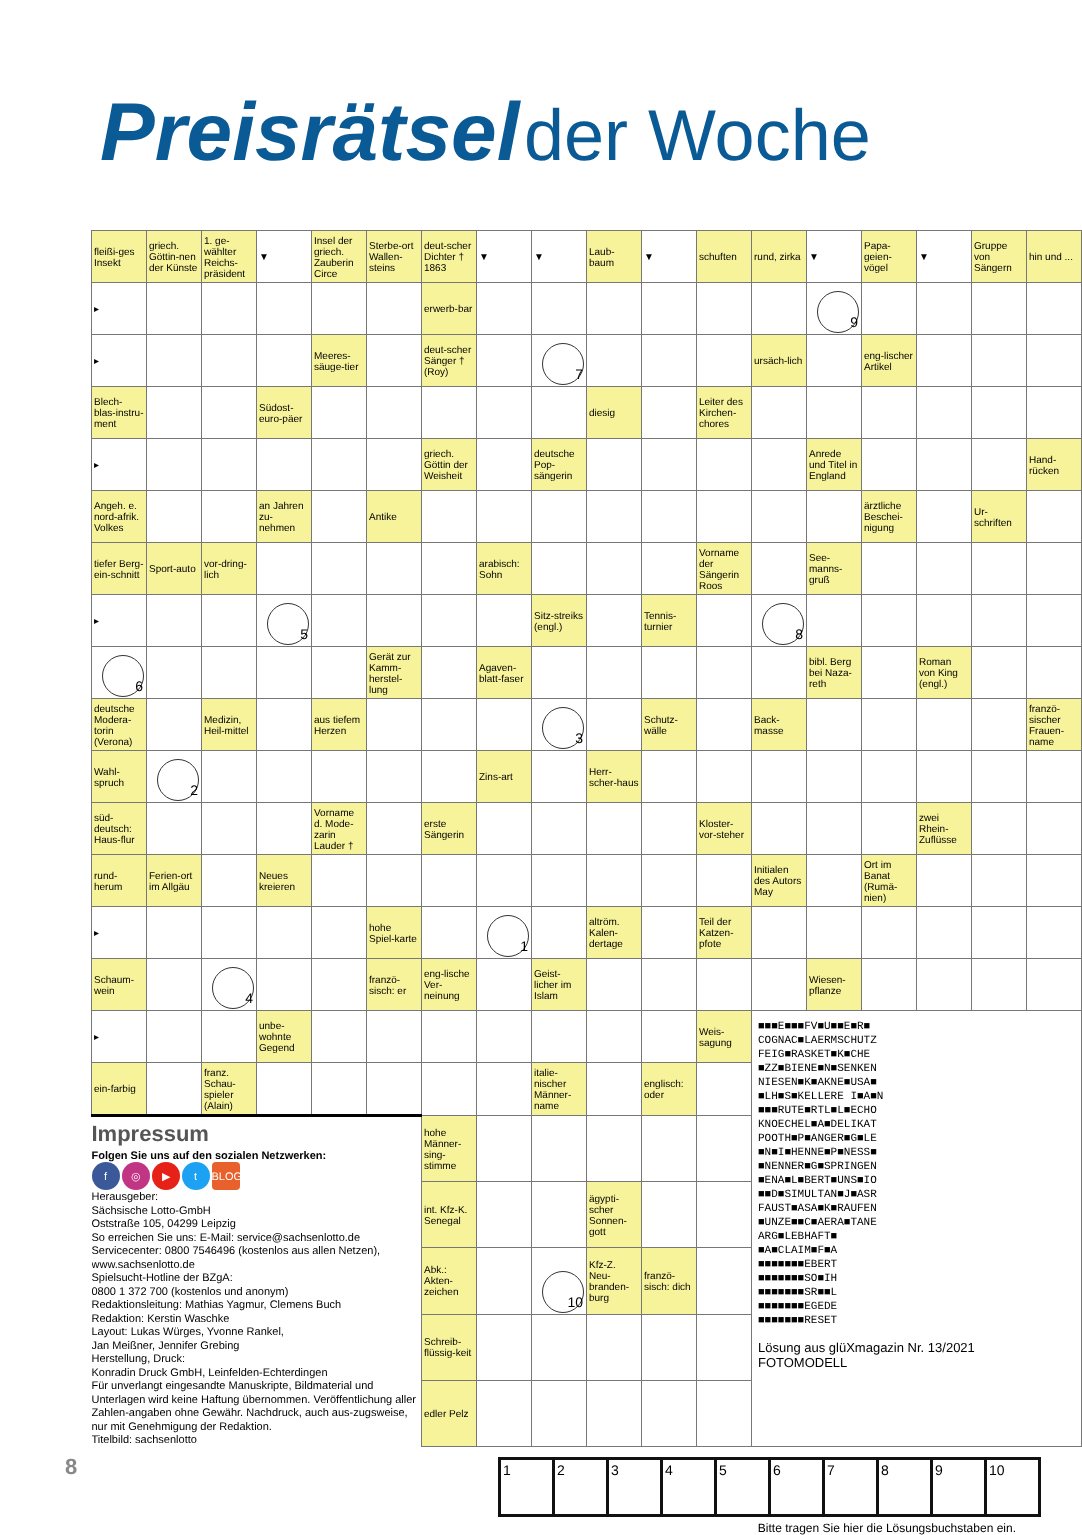Preisrätsel der Woche
| fleißi-ges Insekt | griech. Göttin-nen der Künste | 1. ge-wählter Reichs-präsident | ▼ | Insel der griech. Zauberin Circe | Sterbe-ort Wallen-steins | deut-scher Dichter † 1863 | ▼ | ▼ | Laub-baum | ▼ | schuften | rund, zirka | ▼ | Papa-geien-vögel | ▼ | Gruppe von Sängern | hin und ... |
| ▸ | | | | | | erwerb-bar | | | | | | | 9 | | | | |
| ▸ | | | | Meeres-säuge-tier | | deut-scher Sänger † (Roy) | | 7 | | | | ursäch-lich | | eng-lischer Artikel | | | |
| Blech-blas-instru-ment | | | Südost-euro-päer | | | | | | diesig | | Leiter des Kirchen-chores | | | | | | |
| ▸ | | | | | | griech. Göttin der Weisheit | | deutsche Pop-sängerin | | | | | Anrede und Titel in England | | | | Hand-rücken |
| Angeh. e. nord-afrik. Volkes | | | an Jahren zu-nehmen | | Antike | | | | | | | | | ärztliche Beschei-nigung | | Ur-schriften | |
| tiefer Berg-ein-schnitt | Sport-auto | vor-dring-lich | | | | | arabisch: Sohn | | | | Vorname der Sängerin Roos | | See-manns-gruß | | | | |
| ▸ | | | 5 | | | | | Sitz-streiks (engl.) | | Tennis-turnier | | 8 | | | | | |
| 6 | | | | | Gerät zur Kamm-herstel-lung | | Agaven-blatt-faser | | | | | | bibl. Berg bei Naza-reth | | Roman von King (engl.) | | |
| deutsche Modera-torin (Verona) | | Medizin, Heil-mittel | | aus tiefem Herzen | | | | 3 | | Schutz-wälle | | Back-masse | | | | | franzö-sischer Frauen-name |
| Wahl-spruch | 2 | | | | | | Zins-art | | Herr-scher-haus | | | | | | | | |
| süd-deutsch: Haus-flur | | | | Vorname d. Mode-zarin Lauder † | | erste Sängerin | | | | | Kloster-vor-steher | | | | zwei Rhein-Zuflüsse | | |
| rund-herum | Ferien-ort im Allgäu | | Neues kreieren | | | | | | | | | Initialen des Autors May | | Ort im Banat (Rumä-nien) | | | |
| ▸ | | | | | hohe Spiel-karte | | 1 | | altröm. Kalen-dertage | | Teil der Katzen-pfote | | | | | | |
| Schaum-wein | | 4 | | | franzö-sisch: er | eng-lische Ver-neinung | | Geist-licher im Islam | | | | | Wiesen-pflanze | | | | |
| ▸ | | | unbe-wohnte Gegend | | | | | | | | Weis-sagung | ■■■E■■■FV■U■■E■R■ COGNAC■LAERMSCHUTZ FEIG■RASKET■K■CHE ■ZZ■BIENE■N■SENKEN NIESEN■K■AKNE■USA■ ■LH■S■KELLERE I■A■N ■■■RUTE■RTL■L■ECHO KNOECHEL■A■DELIKAT POOTH■P■ANGER■G■LE ■N■I■HENNE■P■NESS■ ■NENNER■G■SPRINGEN ■ENA■L■BERT■UNS■IO ■■D■SIMULTAN■J■ASR FAUST■ASA■K■RAUFEN ■UNZE■■C■AERA■TANE ARG■LEBHAFT■ ■A■CLAIM■F■A ■■■■■■■EBERT ■■■■■■■SO■IH ■■■■■■■SR■■L ■■■■■■■EGEDE ■■■■■■■RESET Lösung aus glüXmagazin Nr. 13/2021 FOTOMODELL | | | | | |
| ein-farbig | | franz. Schau-spieler (Alain) | | | | | | italie-nischer Männer-name | | englisch: oder | | | | | | | |
| Impressum Folgen Sie uns auf den sozialen Netzwerken: f ◎ ▶ t BLOG Herausgeber: Sächsische Lotto-GmbH Oststraße 105, 04299 Leipzig So erreichen Sie uns: E-Mail: service@sachsenlotto.de Servicecenter: 0800 7546496 (kostenlos aus allen Netzen), www.sachsenlotto.de Spielsucht-Hotline der BZgA: 0800 1 372 700 (kostenlos und anonym) Redaktionsleitung: Mathias Yagmur, Clemens Buch Redaktion: Kerstin Waschke Layout: Lukas Würges, Yvonne Rankel, Jan Meißner, Jennifer Grebing Herstellung, Druck: Konradin Druck GmbH, Leinfelden-Echterdingen Für unverlangt eingesandte Manuskripte, Bildmaterial und Unterlagen wird keine Haftung übernommen. Veröffentlichung aller Zahlen-angaben ohne Gewähr. Nachdruck, auch aus-zugsweise, nur mit Genehmigung der Redaktion. Titelbild: sachsenlotto | | | | | | hohe Männer-sing-stimme | | | | | | | | | | | |
| | | | | | | int. Kfz-K. Senegal | | | ägypti-scher Sonnen-gott | | | | | | | | |
| | | | | | | Abk.: Akten-zeichen | | 10 | Kfz-Z. Neu-branden-burg | franzö-sisch: dich | | | | | | | |
| | | | | | | Schreib-flüssig-keit | | | | | | | | | | | |
| | | | | | | edler Pelz | | | | | | | | | | | |
| 1 | 2 | 3 | 4 | 5 | 6 | 7 | 8 | 9 | 10 |
Bitte tragen Sie hier die Lösungsbuchstaben ein.
8